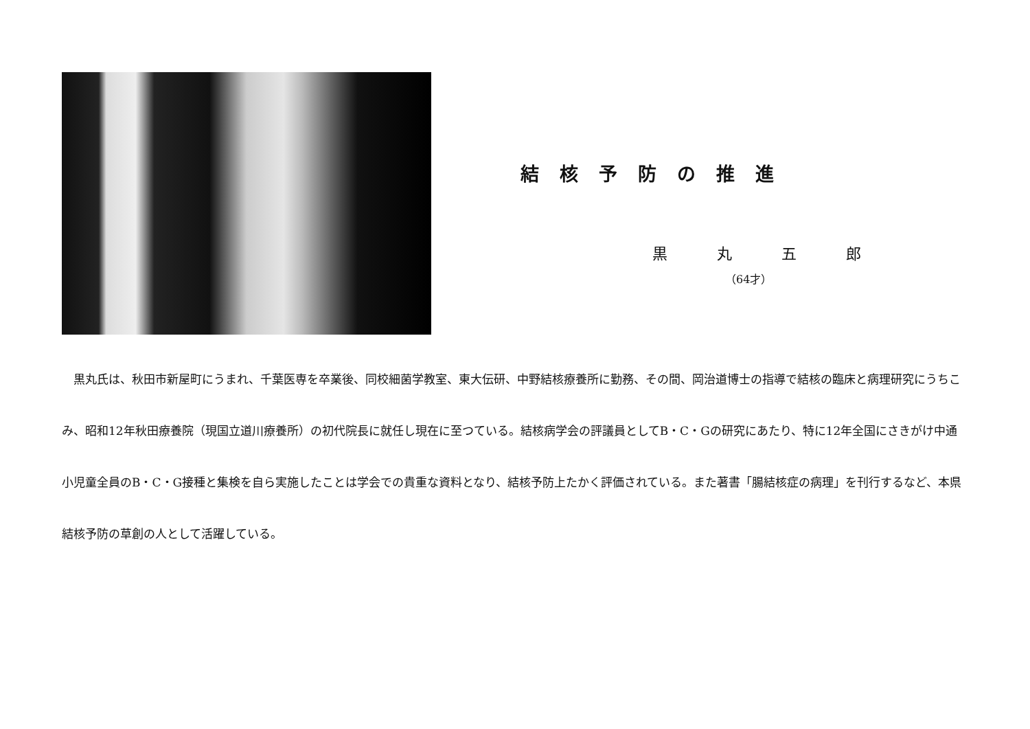結核予防の推進
黒丸五郎
（64才）
　黒丸氏は、秋田市新屋町にうまれ、千葉医専を卒業後、同校細菌学教室、東大伝研、中野結核療養所に勤務、その間、岡治道博士の指導で結核の臨床と病理研究にうちこみ、昭和12年秋田療養院（現国立道川療養所）の初代院長に就任し現在に至つている。結核病学会の評議員としてB・C・Gの研究にあたり、特に12年全国にさきがけ中通小児童全員のB・C・G接種と集検を自ら実施したことは学会での貴重な資料となり、結核予防上たかく評価されている。また著書「腸結核症の病理」を刊行するなど、本県結核予防の草創の人として活躍している。